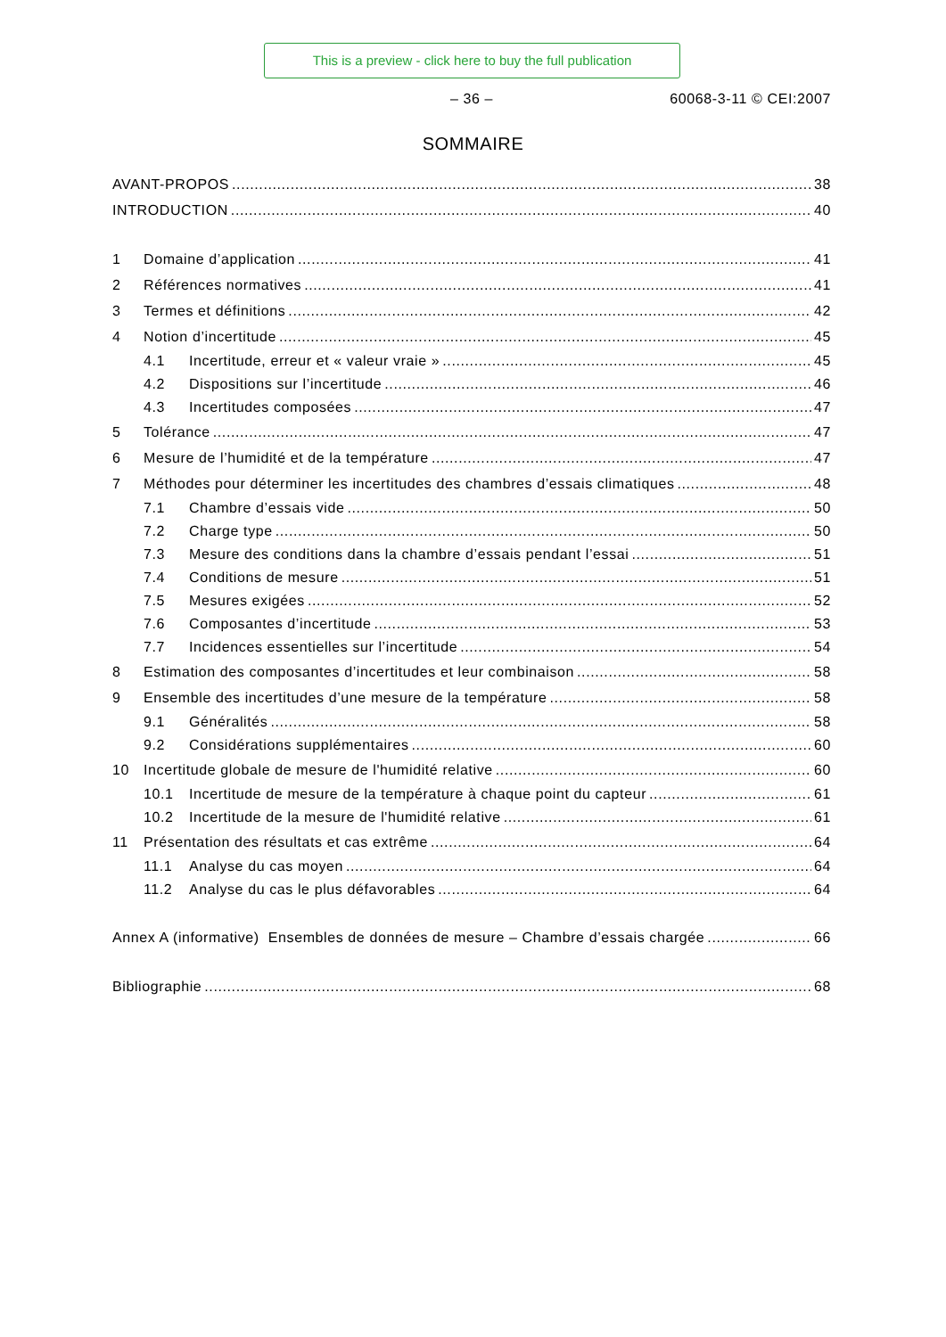This is a preview - click here to buy the full publication
– 36 – 60068-3-11 © CEI:2007
SOMMAIRE
AVANT-PROPOS 38
INTRODUCTION 40
1 Domaine d’application 41
2 Références normatives 41
3 Termes et définitions 42
4 Notion d’incertitude 45
4.1 Incertitude, erreur et « valeur vraie » 45
4.2 Dispositions sur l’incertitude 46
4.3 Incertitudes composées 47
5 Tolérance 47
6 Mesure de l’humidité et de la température 47
7 Méthodes pour déterminer les incertitudes des chambres d’essais climatiques 48
7.1 Chambre d’essais vide 50
7.2 Charge type 50
7.3 Mesure des conditions dans la chambre d’essais pendant l’essai 51
7.4 Conditions de mesure 51
7.5 Mesures exigées 52
7.6 Composantes d’incertitude 53
7.7 Incidences essentielles sur l’incertitude 54
8 Estimation des composantes d’incertitudes et leur combinaison 58
9 Ensemble des incertitudes d’une mesure de la température 58
9.1 Généralités 58
9.2 Considérations supplémentaires 60
10 Incertitude globale de mesure de l'humidité relative 60
10.1 Incertitude de mesure de la température à chaque point du capteur 61
10.2 Incertitude de la mesure de l'humidité relative 61
11 Présentation des résultats et cas extrême 64
11.1 Analyse du cas moyen 64
11.2 Analyse du cas le plus défavorables 64
Annex A (informative) Ensembles de données de mesure – Chambre d’essais chargée 66
Bibliographie 68